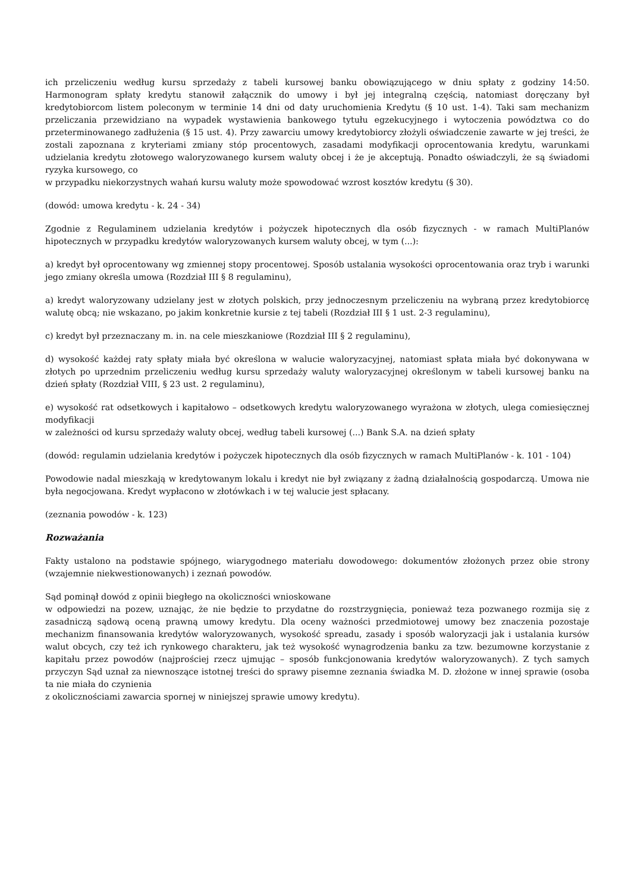ich przeliczeniu według kursu sprzedaży z tabeli kursowej banku obowiązującego w dniu spłaty z godziny 14:50. Harmonogram spłaty kredytu stanowił załącznik do umowy i był jej integralną częścią, natomiast doręczany był kredytobiorcom listem poleconym w terminie 14 dni od daty uruchomienia Kredytu (§ 10 ust. 1-4). Taki sam mechanizm przeliczania przewidziano na wypadek wystawienia bankowego tytułu egzekucyjnego i wytoczenia powództwa co do przeterminowanego zadłużenia (§ 15 ust. 4). Przy zawarciu umowy kredytobiorcy złożyli oświadczenie zawarte w jej treści, że zostali zapoznana z kryteriami zmiany stóp procentowych, zasadami modyfikacji oprocentowania kredytu, warunkami udzielania kredytu złotowego waloryzowanego kursem waluty obcej i że je akceptują. Ponadto oświadczyli, że są świadomi ryzyka kursowego, co
w przypadku niekorzystnych wahań kursu waluty może spowodować wzrost kosztów kredytu (§ 30).
(dowód: umowa kredytu - k. 24 - 34)
Zgodnie z Regulaminem udzielania kredytów i pożyczek hipotecznych dla osób fizycznych - w ramach MultiPlanów hipotecznych w przypadku kredytów waloryzowanych kursem waluty obcej, w tym (...):
a) kredyt był oprocentowany wg zmiennej stopy procentowej. Sposób ustalania wysokości oprocentowania oraz tryb i warunki jego zmiany określa umowa (Rozdział III § 8 regulaminu),
a) kredyt waloryzowany udzielany jest w złotych polskich, przy jednoczesnym przeliczeniu na wybraną przez kredytobiorcę walutę obcą; nie wskazano, po jakim konkretnie kursie z tej tabeli (Rozdział III § 1 ust. 2-3 regulaminu),
c) kredyt był przeznaczany m. in. na cele mieszkaniowe (Rozdział III § 2 regulaminu),
d) wysokość każdej raty spłaty miała być określona w walucie waloryzacyjnej, natomiast spłata miała być dokonywana w złotych po uprzednim przeliczeniu według kursu sprzedaży waluty waloryzacyjnej określonym w tabeli kursowej banku na dzień spłaty (Rozdział VIII, § 23 ust. 2 regulaminu),
e) wysokość rat odsetkowych i kapitałowo – odsetkowych kredytu waloryzowanego wyrażona w złotych, ulega comiesięcznej modyfikacji
w zależności od kursu sprzedaży waluty obcej, według tabeli kursowej (...) Bank S.A. na dzień spłaty
(dowód: regulamin udzielania kredytów i pożyczek hipotecznych dla osób fizycznych w ramach MultiPlanów - k. 101 - 104)
Powodowie nadal mieszkają w kredytowanym lokalu i kredyt nie był związany z żadną działalnością gospodarczą. Umowa nie była negocjowana. Kredyt wypłacono w złotówkach i w tej walucie jest spłacany.
(zeznania powodów - k. 123)
Rozważania
Fakty ustalono na podstawie spójnego, wiarygodnego materiału dowodowego: dokumentów złożonych przez obie strony (wzajemnie niekwestionowanych) i zeznań powodów.
Sąd pominął dowód z opinii biegłego na okoliczności wnioskowane
w odpowiedzi na pozew, uznając, że nie będzie to przydatne do rozstrzygnięcia, ponieważ teza pozwanego rozmija się z zasadniczą sądową oceną prawną umowy kredytu. Dla oceny ważności przedmiotowej umowy bez znaczenia pozostaje mechanizm finansowania kredytów waloryzowanych, wysokość spreadu, zasady i sposób waloryzacji jak i ustalania kursów walut obcych, czy też ich rynkowego charakteru, jak też wysokość wynagrodzenia banku za tzw. bezumowne korzystanie z kapitału przez powodów (najprościej rzecz ujmując – sposób funkcjonowania kredytów waloryzowanych). Z tych samych przyczyn Sąd uznał za niewnoszące istotnej treści do sprawy pisemne zeznania świadka M. D. złożone w innej sprawie (osoba ta nie miała do czynienia
z okolicznościami zawarcia spornej w niniejszej sprawie umowy kredytu).